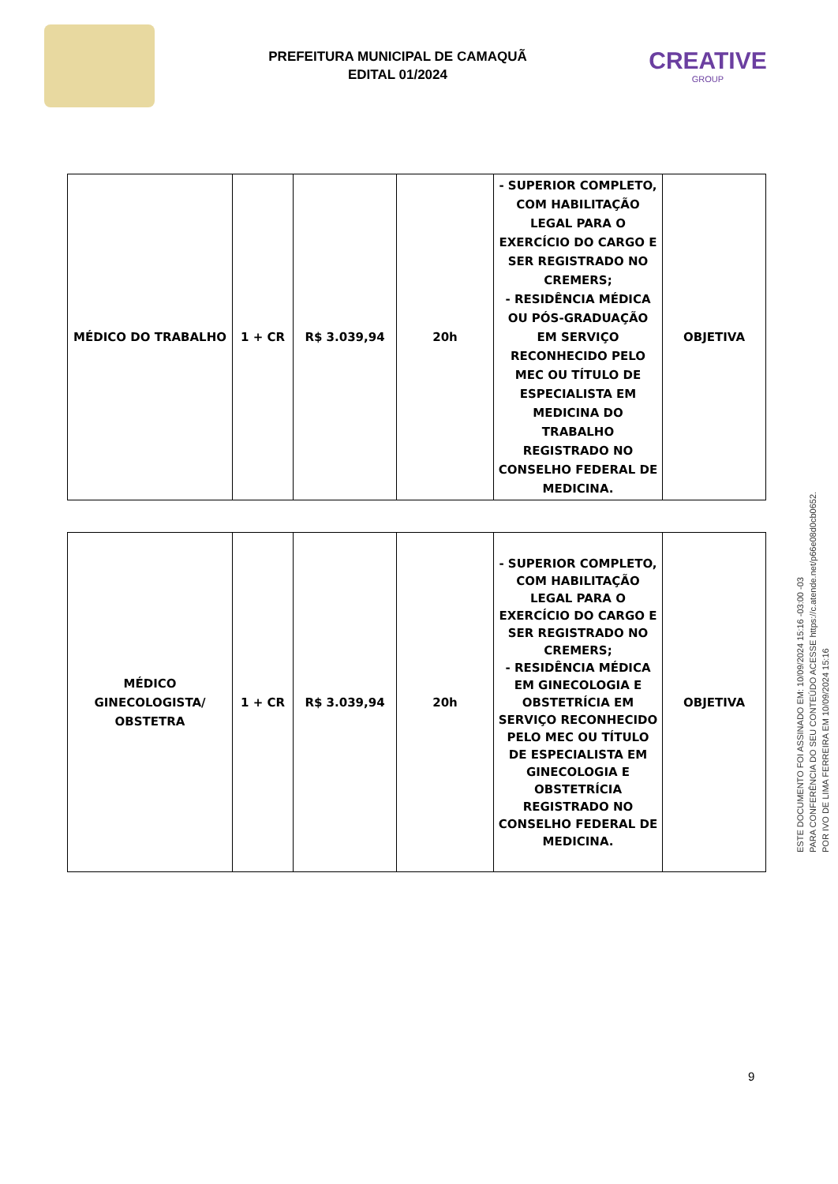PREFEITURA MUNICIPAL DE CAMAQUÃ
EDITAL 01/2024
CREATIVE
GROUP
| MÉDICO DO TRABALHO | 1 + CR | R$ 3.039,94 | 20h | - SUPERIOR COMPLETO, COM HABILITAÇÃO LEGAL PARA O EXERCÍCIO DO CARGO E SER REGISTRADO NO CREMERS; - RESIDÊNCIA MÉDICA OU PÓS-GRADUAÇÃO EM SERVIÇO RECONHECIDO PELO MEC OU TÍTULO DE ESPECIALISTA EM MEDICINA DO TRABALHO REGISTRADO NO CONSELHO FEDERAL DE MEDICINA. | OBJETIVA |
| MÉDICO GINECOLOGISTA/ OBSTETRA | 1 + CR | R$ 3.039,94 | 20h | - SUPERIOR COMPLETO, COM HABILITAÇÃO LEGAL PARA O EXERCÍCIO DO CARGO E SER REGISTRADO NO CREMERS; - RESIDÊNCIA MÉDICA EM GINECOLOGIA E OBSTETRÍCIA EM SERVIÇO RECONHECIDO PELO MEC OU TÍTULO DE ESPECIALISTA EM GINECOLOGIA E OBSTETRÍCIA REGISTRADO NO CONSELHO FEDERAL DE MEDICINA. | OBJETIVA |
ESTE DOCUMENTO FOI ASSINADO EM: 10/09/2024 15:16 -03:00 -03
PARA CONFERÊNCIA DO SEU CONTEÚDO ACESSE https://c.atende.net/p66e08d0cb0652.
POR IVO DE LIMA FERREIRA EM 10/09/2024 15:16
9